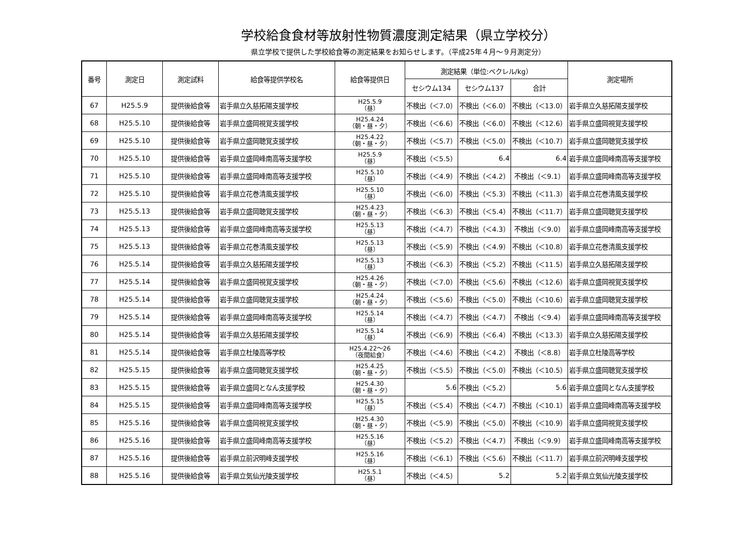学校給食食材等放射性物質濃度測定結果（県立学校分）
県立学校で提供した学校給食等の測定結果をお知らせします。（平成25年４月～９月測定分）
| 番号 | 測定日 | 測定試料 | 給食等提供学校名 | 給食等提供日 | 測定結果（単位:ベクレル/kg） | | | 測定場所 |
| --- | --- | --- | --- | --- | --- | --- | --- | --- |
| | | | | | セシウム134 | セシウム137 | 合計 | |
| 67 | H25.5.9 | 提供後給食等 | 岩手県立久慈拓陽支援学校 | H25.5.9 （昼） | 不検出（＜7.0） | 不検出（＜6.0） | 不検出（＜13.0） | 岩手県立久慈拓陽支援学校 |
| 68 | H25.5.10 | 提供後給食等 | 岩手県立盛岡視覚支援学校 | H25.4.24 （朝・昼・夕） | 不検出（＜6.6） | 不検出（＜6.0） | 不検出（＜12.6） | 岩手県立盛岡視覚支援学校 |
| 69 | H25.5.10 | 提供後給食等 | 岩手県立盛岡聴覚支援学校 | H25.4.22 （朝・昼・夕） | 不検出（＜5.7） | 不検出（＜5.0） | 不検出（＜10.7） | 岩手県立盛岡聴覚支援学校 |
| 70 | H25.5.10 | 提供後給食等 | 岩手県立盛岡峰南高等支援学校 | H25.5.9 （昼） | 不検出（＜5.5） | 6.4 | 6.4 | 岩手県立盛岡峰南高等支援学校 |
| 71 | H25.5.10 | 提供後給食等 | 岩手県立盛岡峰南高等支援学校 | H25.5.10 （昼） | 不検出（＜4.9） | 不検出（＜4.2） | 不検出（＜9.1） | 岩手県立盛岡峰南高等支援学校 |
| 72 | H25.5.10 | 提供後給食等 | 岩手県立花巻清風支援学校 | H25.5.10 （昼） | 不検出（＜6.0） | 不検出（＜5.3） | 不検出（＜11.3） | 岩手県立花巻清風支援学校 |
| 73 | H25.5.13 | 提供後給食等 | 岩手県立盛岡聴覚支援学校 | H25.4.23 （朝・昼・夕） | 不検出（＜6.3） | 不検出（＜5.4） | 不検出（＜11.7） | 岩手県立盛岡聴覚支援学校 |
| 74 | H25.5.13 | 提供後給食等 | 岩手県立盛岡峰南高等支援学校 | H25.5.13 （昼） | 不検出（＜4.7） | 不検出（＜4.3） | 不検出（＜9.0） | 岩手県立盛岡峰南高等支援学校 |
| 75 | H25.5.13 | 提供後給食等 | 岩手県立花巻清風支援学校 | H25.5.13 （昼） | 不検出（＜5.9） | 不検出（＜4.9） | 不検出（＜10.8） | 岩手県立花巻清風支援学校 |
| 76 | H25.5.14 | 提供後給食等 | 岩手県立久慈拓陽支援学校 | H25.5.13 （昼） | 不検出（＜6.3） | 不検出（＜5.2） | 不検出（＜11.5） | 岩手県立久慈拓陽支援学校 |
| 77 | H25.5.14 | 提供後給食等 | 岩手県立盛岡視覚支援学校 | H25.4.26 （朝・昼・夕） | 不検出（＜7.0） | 不検出（＜5.6） | 不検出（＜12.6） | 岩手県立盛岡視覚支援学校 |
| 78 | H25.5.14 | 提供後給食等 | 岩手県立盛岡聴覚支援学校 | H25.4.24 （朝・昼・夕） | 不検出（＜5.6） | 不検出（＜5.0） | 不検出（＜10.6） | 岩手県立盛岡聴覚支援学校 |
| 79 | H25.5.14 | 提供後給食等 | 岩手県立盛岡峰南高等支援学校 | H25.5.14 （昼） | 不検出（＜4.7） | 不検出（＜4.7） | 不検出（＜9.4） | 岩手県立盛岡峰南高等支援学校 |
| 80 | H25.5.14 | 提供後給食等 | 岩手県立久慈拓陽支援学校 | H25.5.14 （昼） | 不検出（＜6.9） | 不検出（＜6.4） | 不検出（＜13.3） | 岩手県立久慈拓陽支援学校 |
| 81 | H25.5.14 | 提供後給食等 | 岩手県立杜陵高等学校 | H25.4.22～26 （夜間給食） | 不検出（＜4.6） | 不検出（＜4.2） | 不検出（＜8.8） | 岩手県立杜陵高等学校 |
| 82 | H25.5.15 | 提供後給食等 | 岩手県立盛岡聴覚支援学校 | H25.4.25 （朝・昼・夕） | 不検出（＜5.5） | 不検出（＜5.0） | 不検出（＜10.5） | 岩手県立盛岡聴覚支援学校 |
| 83 | H25.5.15 | 提供後給食等 | 岩手県立盛岡となん支援学校 | H25.4.30 （朝・昼・夕） | 5.6 | 不検出（＜5.2） | 5.6 | 岩手県立盛岡となん支援学校 |
| 84 | H25.5.15 | 提供後給食等 | 岩手県立盛岡峰南高等支援学校 | H25.5.15 （昼） | 不検出（＜5.4） | 不検出（＜4.7） | 不検出（＜10.1） | 岩手県立盛岡峰南高等支援学校 |
| 85 | H25.5.16 | 提供後給食等 | 岩手県立盛岡視覚支援学校 | H25.4.30 （朝・昼・夕） | 不検出（＜5.9） | 不検出（＜5.0） | 不検出（＜10.9） | 岩手県立盛岡視覚支援学校 |
| 86 | H25.5.16 | 提供後給食等 | 岩手県立盛岡峰南高等支援学校 | H25.5.16 （昼） | 不検出（＜5.2） | 不検出（＜4.7） | 不検出（＜9.9） | 岩手県立盛岡峰南高等支援学校 |
| 87 | H25.5.16 | 提供後給食等 | 岩手県立前沢明峰支援学校 | H25.5.16 （昼） | 不検出（＜6.1） | 不検出（＜5.6） | 不検出（＜11.7） | 岩手県立前沢明峰支援学校 |
| 88 | H25.5.16 | 提供後給食等 | 岩手県立気仙光陵支援学校 | H25.5.1 （昼） | 不検出（＜4.5） | 5.2 | 5.2 | 岩手県立気仙光陵支援学校 |